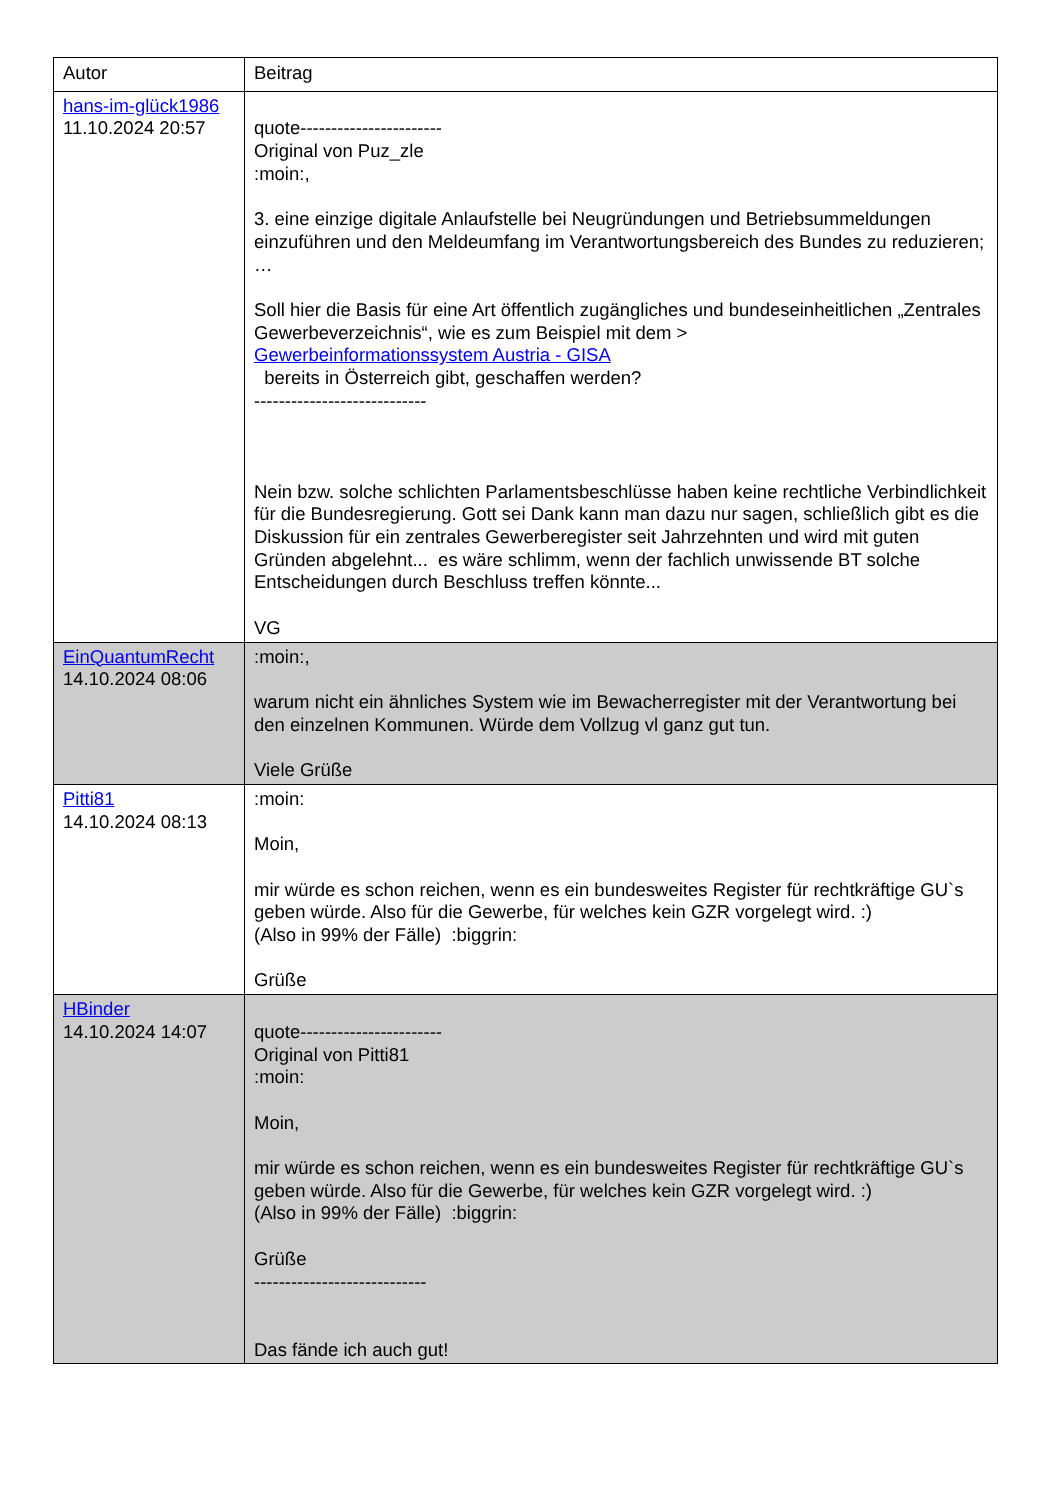| Autor | Beitrag |
| --- | --- |
| hans-im-glück1986 11.10.2024 20:57 | quote----------------------- Original von Puz_zle :moin:, 3. eine einzige digitale Anlaufstelle bei Neugründungen und Betriebsummeldungen einzuführen und den Meldeumfang im Verantwortungsbereich des Bundes zu reduzieren; … Soll hier die Basis für eine Art öffentlich zugängliches und bundeseinheitlichen „Zentrales Gewerbeverzeichnis“, wie es zum Beispiel mit dem > Gewerbeinformationssystem Austria - GISA bereits in Österreich gibt, geschaffen werden? ---------------------------- Nein bzw. solche schlichten Parlamentsbeschlüsse haben keine rechtliche Verbindlichkeit für die Bundesregierung. Gott sei Dank kann man dazu nur sagen, schließlich gibt es die Diskussion für ein zentrales Gewerberegister seit Jahrzehnten und wird mit guten Gründen abgelehnt... es wäre schlimm, wenn der fachlich unwissende BT solche Entscheidungen durch Beschluss treffen könnte... VG |
| EinQuantumRecht 14.10.2024 08:06 | :moin:, warum nicht ein ähnliches System wie im Bewacherregister mit der Verantwortung bei den einzelnen Kommunen. Würde dem Vollzug vl ganz gut tun. Viele Grüße |
| Pitti81 14.10.2024 08:13 | :moin: Moin, mir würde es schon reichen, wenn es ein bundesweites Register für rechtkräftige GU`s geben würde. Also für die Gewerbe, für welches kein GZR vorgelegt wird. :) (Also in 99% der Fälle) :biggrin: Grüße |
| HBinder 14.10.2024 14:07 | quote----------------------- Original von Pitti81 :moin: Moin, mir würde es schon reichen, wenn es ein bundesweites Register für rechtkräftige GU`s geben würde. Also für die Gewerbe, für welches kein GZR vorgelegt wird. :) (Also in 99% der Fälle) :biggrin: Grüße ---------------------------- Das fände ich auch gut! |